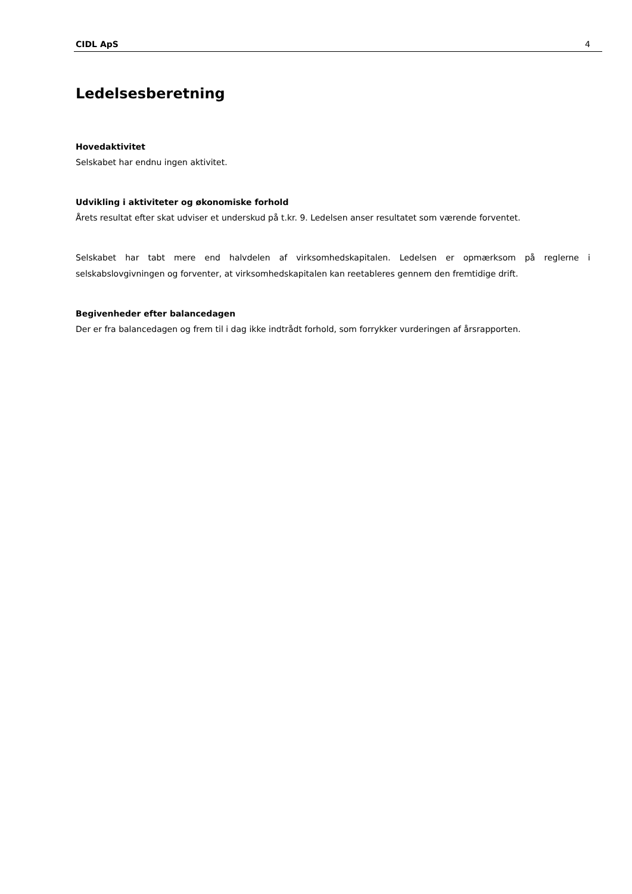CIDL ApS 4
Ledelsesberetning
Hovedaktivitet
Selskabet har endnu ingen aktivitet.
Udvikling i aktiviteter og økonomiske forhold
Årets resultat efter skat udviser et underskud på t.kr. 9. Ledelsen anser resultatet som værende forventet.
Selskabet har tabt mere end halvdelen af virksomhedskapitalen. Ledelsen er opmærksom på reglerne i selskabslovgivningen og forventer, at virksomhedskapitalen kan reetableres gennem den fremtidige drift.
Begivenheder efter balancedagen
Der er fra balancedagen og frem til i dag ikke indtrådt forhold, som forrykker vurderingen af årsrapporten.